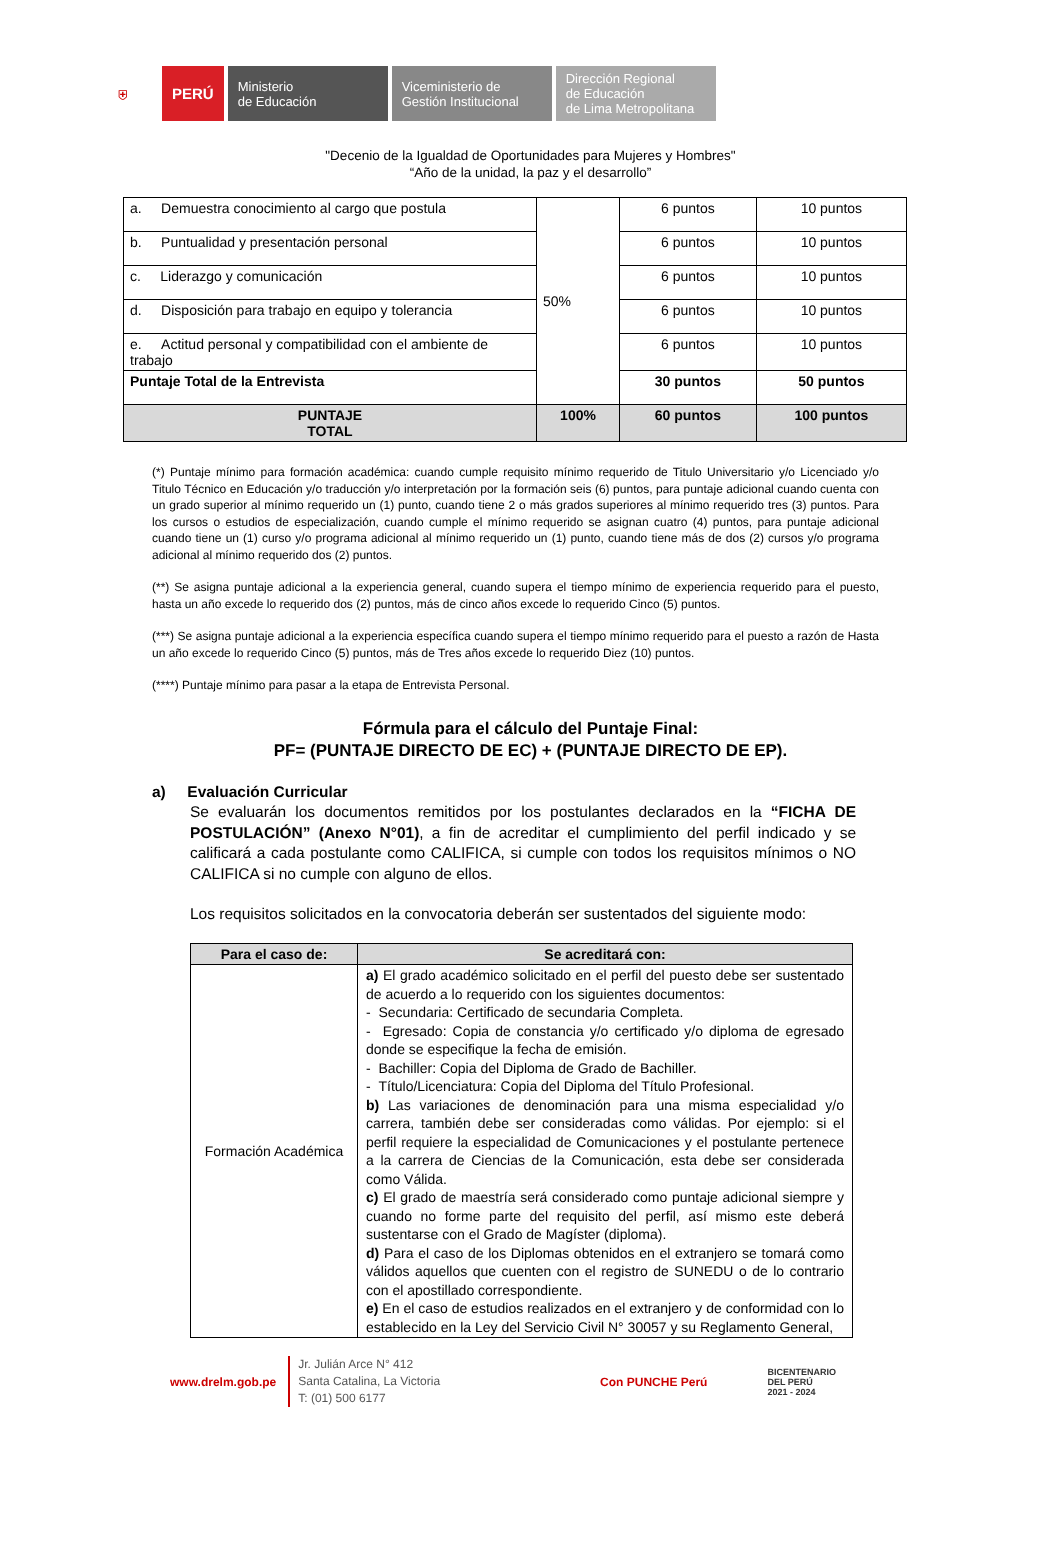⛨
PERÚ
Ministerio
de Educación
Viceministerio de
Gestión Institucional
Dirección Regional
de Educación
de Lima Metropolitana
"Decenio de la Igualdad de Oportunidades para Mujeres y Hombres"
“Año de la unidad, la paz y el desarrollo”
| a. Demuestra conocimiento al cargo que postula | 50% | 6 puntos | 10 puntos |
| b. Puntualidad y presentación personal | | 6 puntos | 10 puntos |
| c. Liderazgo y comunicación | | 6 puntos | 10 puntos |
| d. Disposición para trabajo en equipo y tolerancia | | 6 puntos | 10 puntos |
| e. Actitud personal y compatibilidad con el ambiente de trabajo | | 6 puntos | 10 puntos |
| Puntaje Total de la Entrevista | | 30 puntos | 50 puntos |
| PUNTAJE TOTAL | 100% | 60 puntos | 100 puntos |
(*) Puntaje mínimo para formación académica: cuando cumple requisito mínimo requerido de Titulo Universitario y/o Licenciado y/o Titulo Técnico en Educación y/o traducción y/o interpretación por la formación seis (6) puntos, para puntaje adicional cuando cuenta con un grado superior al mínimo requerido un (1) punto, cuando tiene 2 o más grados superiores al mínimo requerido tres (3) puntos. Para los cursos o estudios de especialización, cuando cumple el mínimo requerido se asignan cuatro (4) puntos, para puntaje adicional cuando tiene un (1) curso y/o programa adicional al mínimo requerido un (1) punto, cuando tiene más de dos (2) cursos y/o programa adicional al mínimo requerido dos (2) puntos.
(**) Se asigna puntaje adicional a la experiencia general, cuando supera el tiempo mínimo de experiencia requerido para el puesto, hasta un año excede lo requerido dos (2) puntos, más de cinco años excede lo requerido Cinco (5) puntos.
(***) Se asigna puntaje adicional a la experiencia específica cuando supera el tiempo mínimo requerido para el puesto a razón de Hasta un año excede lo requerido Cinco (5) puntos, más de Tres años excede lo requerido Diez (10) puntos.
(****) Puntaje mínimo para pasar a la etapa de Entrevista Personal.
Fórmula para el cálculo del Puntaje Final:
PF= (PUNTAJE DIRECTO DE EC) + (PUNTAJE DIRECTO DE EP).
a) Evaluación Curricular
Se evaluarán los documentos remitidos por los postulantes declarados en la “FICHA DE POSTULACIÓN” (Anexo N°01), a fin de acreditar el cumplimiento del perfil indicado y se calificará a cada postulante como CALIFICA, si cumple con todos los requisitos mínimos o NO CALIFICA si no cumple con alguno de ellos.
Los requisitos solicitados en la convocatoria deberán ser sustentados del siguiente modo:
| Para el caso de: | Se acreditará con: |
| --- | --- |
| Formación Académica | a) El grado académico solicitado en el perfil del puesto debe ser sustentado de acuerdo a lo requerido con los siguientes documentos: - Secundaria: Certificado de secundaria Completa. - Egresado: Copia de constancia y/o certificado y/o diploma de egresado donde se especifique la fecha de emisión. - Bachiller: Copia del Diploma de Grado de Bachiller. - Título/Licenciatura: Copia del Diploma del Título Profesional. b) Las variaciones de denominación para una misma especialidad y/o carrera, también debe ser consideradas como válidas. Por ejemplo: si el perfil requiere la especialidad de Comunicaciones y el postulante pertenece a la carrera de Ciencias de la Comunicación, esta debe ser considerada como Válida. c) El grado de maestría será considerado como puntaje adicional siempre y cuando no forme parte del requisito del perfil, así mismo este deberá sustentarse con el Grado de Magíster (diploma). d) Para el caso de los Diplomas obtenidos en el extranjero se tomará como válidos aquellos que cuenten con el registro de SUNEDU o de lo contrario con el apostillado correspondiente. e) En el caso de estudios realizados en el extranjero y de conformidad con lo establecido en la Ley del Servicio Civil N° 30057 y su Reglamento General, |
www.drelm.gob.pe
Jr. Julián Arce N° 412
Santa Catalina, La Victoria
T: (01) 500 6177
Con PUNCHE Perú
BICENTENARIO
DEL PERÚ
2021 - 2024